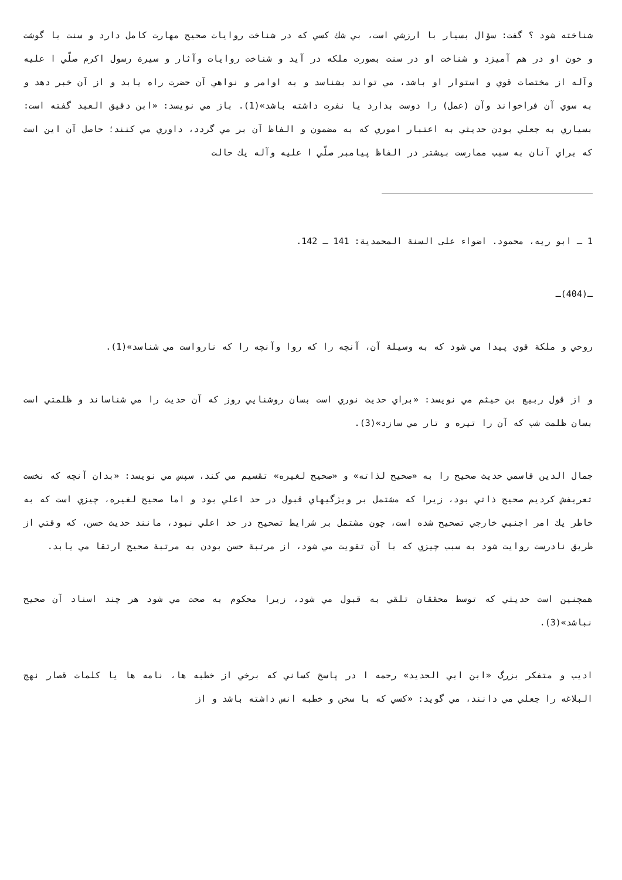شناخته شود ؟ گفت: سؤال بسيار با ارزشي است، بي شك كسي كه در شناخت روايات صحيح مهارت كامل دارد و سنت با گوشت و خون او در هم آميزد و شناخت او در سنت بصورت ملكه در آيد و شناخت روايات وآثار و سيرة رسول اكرم صلّي ا علیه وآله از مختصات قوي و استوار او باشد، مي تواند بشناسد و به اوامر و نواهي آن حضرت راه يابد و از آن خبر دهد و به سوي آن فراخواند وآن (عمل) را دوست بدارد يا نفرت داشته باشد»(1). باز مي نويسد: «ابن دقيق العبد گفته است: بسياري به جعلي بودن حديثي به اعتبار اموري كه به مضمون و الفاظ آن بر مي گردد، داوري مي كنند؛ حاصل آن اين است كه براي آنان به سبب ممارست بيشتر در الفاظ پيامبر صلّي ا علیه وآله يك حالت
1 ـ ابو ريه، محمود. اضواء على السنة المحمدية: 141 ـ 142.
ـ(404)ـ
روحي و ملكة قوي پيدا مي شود كه به وسيلة آن، آنچه را كه روا وآنچه را كه نارواست مي شناسد»(1).
و از قول ربيع بن خيثم مي نويسد: «براي حديث نوري است بسان روشنايي روز كه آن حديث را مي شناساند و ظلمتي است بسان ظلمت شب كه آن را تيره و تار مي سازد»(3).
جمال الدين قاسمي حديث صحيح را به «صحيح لذاته» و «صحيح لغيره» تقسيم مي كند، سپس مي نويسد: «بدان آنچه كه نخست تعريفش كرديم صحيح ذاتي بود، زيرا كه مشتمل بر ويژگيهاي قبول در حد اعلي بود و اما صحيح لغيره، چيزي است كه به خاطر يك امر اجنبي خارجي تصحيح شده است، چون مشتمل بر شرايط تصحيح در حد اعلي نبود، مانند حديث حسن، كه وقتي از طريق نادرست روايت شود به سبب چيزي كه با آن تقويت مي شود، از مرتبة حسن بودن به مرتبة صحيح ارتقا مي يابد.
همچنين است حديثي كه توسط محققان تلقي به قبول مي شود، زيرا محكوم به صحت مي شود هر چند اسناد آن صحيح نباشد»(3).
اديب و متفكر بزرگ «ابن ابي الحديد» رحمه ا در پاسخ كساني كه برخي از خطبه ها، نامه ها يا كلمات قصار نهج البلاغه را جعلي مي دانند، مي گويد: «كسي كه با سخن و خطبه انس داشته باشد و از